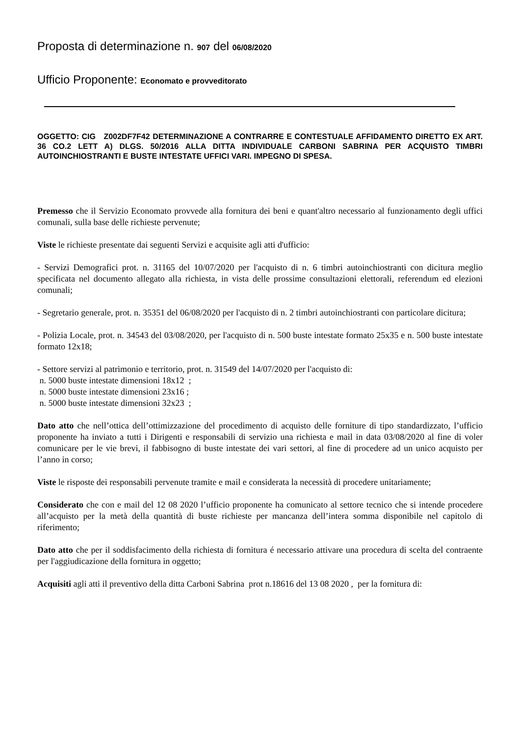Proposta di determinazione n. 907 del 06/08/2020
Ufficio Proponente: Economato e provveditorato
OGGETTO: CIG Z002DF7F42 DETERMINAZIONE A CONTRARRE E CONTESTUALE AFFIDAMENTO DIRETTO EX ART. 36 CO.2 LETT A) DLGS. 50/2016 ALLA DITTA INDIVIDUALE CARBONI SABRINA PER ACQUISTO TIMBRI AUTOINCHIOSTRANTI E BUSTE INTESTATE UFFICI VARI. IMPEGNO DI SPESA.
Premesso che il Servizio Economato provvede alla fornitura dei beni e quant'altro necessario al funzionamento degli uffici comunali, sulla base delle richieste pervenute;
Viste le richieste presentate dai seguenti Servizi e acquisite agli atti d'ufficio:
- Servizi Demografici prot. n. 31165 del 10/07/2020 per l'acquisto di n. 6 timbri autoinchiostranti con dicitura meglio specificata nel documento allegato alla richiesta, in vista delle prossime consultazioni elettorali, referendum ed elezioni comunali;
- Segretario generale, prot. n. 35351 del 06/08/2020 per l'acquisto di n. 2 timbri autoinchiostranti con particolare dicitura;
- Polizia Locale, prot. n. 34543 del 03/08/2020, per l'acquisto di n. 500 buste intestate formato 25x35 e n. 500 buste intestate formato 12x18;
- Settore servizi al patrimonio e territorio, prot. n. 31549 del 14/07/2020 per l'acquisto di:
n. 5000 buste intestate dimensioni 18x12 ;
n. 5000 buste intestate dimensioni 23x16 ;
n. 5000 buste intestate dimensioni 32x23 ;
Dato atto che nell’ottica dell’ottimizzazione del procedimento di acquisto delle forniture di tipo standardizzato, l’ufficio proponente ha inviato a tutti i Dirigenti e responsabili di servizio una richiesta e mail in data 03/08/2020 al fine di voler comunicare per le vie brevi, il fabbisogno di buste intestate dei vari settori, al fine di procedere ad un unico acquisto per l’anno in corso;
Viste le risposte dei responsabili pervenute tramite e mail e considerata la necessità di procedere unitariamente;
Considerato che con e mail del 12 08 2020 l’ufficio proponente ha comunicato al settore tecnico che si intende procedere all’acquisto per la metà della quantità di buste richieste per mancanza dell’intera somma disponibile nel capitolo di riferimento;
Dato atto che per il soddisfacimento della richiesta di fornitura é necessario attivare una procedura di scelta del contraente per l'aggiudicazione della fornitura in oggetto;
Acquisiti agli atti il preventivo della ditta Carboni Sabrina prot n.18616 del 13 08 2020 , per la fornitura di: